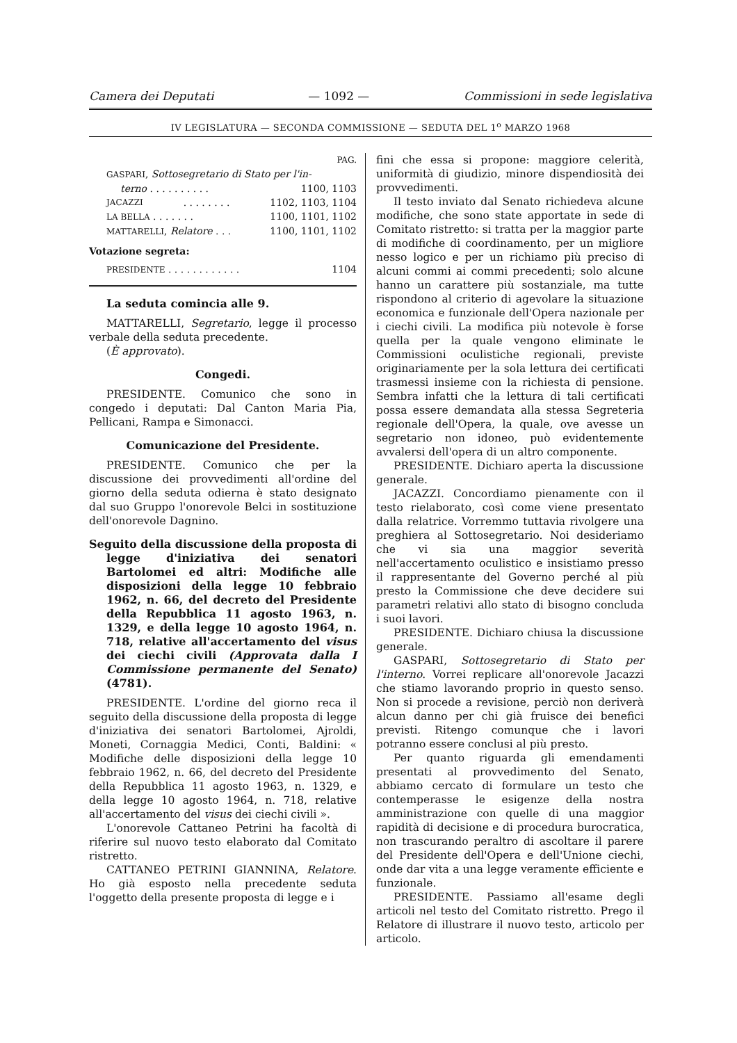Camera dei Deputati — 1092 — Commissioni in sede legislativa
IV LEGISLATURA — SECONDA COMMISSIONE — SEDUTA DEL 1<sup>o</sup> MARZO 1968
PAG.
GASPARI, Sottosegretario di Stato per l'in-
terno . . . . . . . . . . 1100, 1103
JACAZZI . . . . . . . . 1102, 1103, 1104
LA BELLA . . . . . . . 1100, 1101, 1102
MATTARELLI, Relatore . . . 1100, 1101, 1102
Votazione segreta:
PRESIDENTE . . . . . . . . . . . . 1104
La seduta comincia alle 9.
MATTARELLI, Segretario, legge il processo verbale della seduta precedente.
(È approvato).
Congedi.
PRESIDENTE. Comunico che sono in congedo i deputati: Dal Canton Maria Pia, Pellicani, Rampa e Simonacci.
Comunicazione del Presidente.
PRESIDENTE. Comunico che per la discussione dei provvedimenti all'ordine del giorno della seduta odierna è stato designato dal suo Gruppo l'onorevole Belci in sostituzione dell'onorevole Dagnino.
Seguito della discussione della proposta di legge d'iniziativa dei senatori Bartolomei ed altri: Modifiche alle disposizioni della legge 10 febbraio 1962, n. 66, del decreto del Presidente della Repubblica 11 agosto 1963, n. 1329, e della legge 10 agosto 1964, n. 718, relative all'accertamento del visus dei ciechi civili (Approvata dalla I Commissione permanente del Senato) (4781).
PRESIDENTE. L'ordine del giorno reca il seguito della discussione della proposta di legge d'iniziativa dei senatori Bartolomei, Ajroldi, Moneti, Cornaggia Medici, Conti, Baldini: « Modifiche delle disposizioni della legge 10 febbraio 1962, n. 66, del decreto del Presidente della Repubblica 11 agosto 1963, n. 1329, e della legge 10 agosto 1964, n. 718, relative all'accertamento del visus dei ciechi civili ».
L'onorevole Cattaneo Petrini ha facoltà di riferire sul nuovo testo elaborato dal Comitato ristretto.
CATTANEO PETRINI GIANNINA, Relatore. Ho già esposto nella precedente seduta l'oggetto della presente proposta di legge e i
fini che essa si propone: maggiore celerità, uniformità di giudizio, minore dispendiosità dei provvedimenti.
Il testo inviato dal Senato richiedeva alcune modifiche, che sono state apportate in sede di Comitato ristretto: si tratta per la maggior parte di modifiche di coordinamento, per un migliore nesso logico e per un richiamo più preciso di alcuni commi ai commi precedenti; solo alcune hanno un carattere più sostanziale, ma tutte rispondono al criterio di agevolare la situazione economica e funzionale dell'Opera nazionale per i ciechi civili. La modifica più notevole è forse quella per la quale vengono eliminate le Commissioni oculistiche regionali, previste originariamente per la sola lettura dei certificati trasmessi insieme con la richiesta di pensione. Sembra infatti che la lettura di tali certificati possa essere demandata alla stessa Segreteria regionale dell'Opera, la quale, ove avesse un segretario non idoneo, può evidentemente avvalersi dell'opera di un altro componente.
PRESIDENTE. Dichiaro aperta la discussione generale.
JACAZZI. Concordiamo pienamente con il testo rielaborato, così come viene presentato dalla relatrice. Vorremmo tuttavia rivolgere una preghiera al Sottosegretario. Noi desideriamo che vi sia una maggior severità nell'accertamento oculistico e insistiamo presso il rappresentante del Governo perché al più presto la Commissione che deve decidere sui parametri relativi allo stato di bisogno concluda i suoi lavori.
PRESIDENTE. Dichiaro chiusa la discussione generale.
GASPARI, Sottosegretario di Stato per l'interno. Vorrei replicare all'onorevole Jacazzi che stiamo lavorando proprio in questo senso. Non si procede a revisione, perciò non deriverà alcun danno per chi già fruisce dei benefici previsti. Ritengo comunque che i lavori potranno essere conclusi al più presto.
Per quanto riguarda gli emendamenti presentati al provvedimento del Senato, abbiamo cercato di formulare un testo che contemperasse le esigenze della nostra amministrazione con quelle di una maggior rapidità di decisione e di procedura burocratica, non trascurando peraltro di ascoltare il parere del Presidente dell'Opera e dell'Unione ciechi, onde dar vita a una legge veramente efficiente e funzionale.
PRESIDENTE. Passiamo all'esame degli articoli nel testo del Comitato ristretto. Prego il Relatore di illustrare il nuovo testo, articolo per articolo.